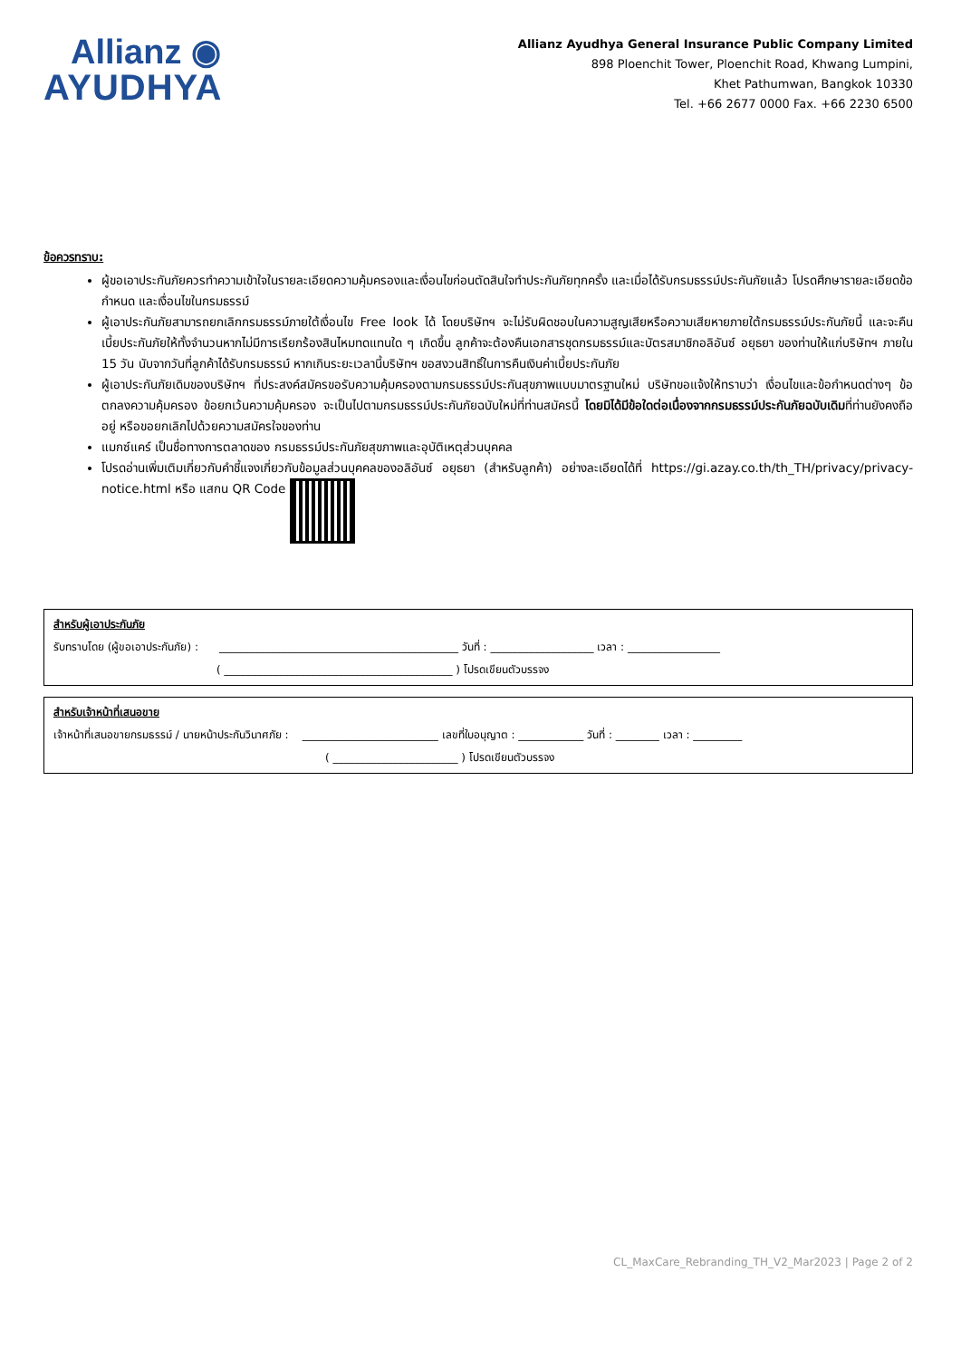Allianz ◉
AYUDHYA
Allianz Ayudhya General Insurance Public Company Limited
898 Ploenchit Tower, Ploenchit Road, Khwang Lumpini,
Khet Pathumwan, Bangkok 10330
Tel. +66 2677 0000 Fax. +66 2230 6500
ข้อควรทราบ:
ผู้ขอเอาประกันภัยควรทำความเข้าใจในรายละเอียดความคุ้มครองและเงื่อนไขก่อนตัดสินใจทำประกันภัยทุกครั้ง และเมื่อได้รับกรมธรรม์ประกันภัยแล้ว โปรดศึกษารายละเอียดข้อกำหนด และเงื่อนไขในกรมธรรม์
ผู้เอาประกันภัยสามารถยกเลิกกรมธรรม์ภายใต้เงื่อนไข Free look ได้ โดยบริษัทฯ จะไม่รับผิดชอบในความสูญเสียหรือความเสียหายภายใต้กรมธรรม์ประกันภัยนี้ และจะคืนเบี้ยประกันภัยให้ทั้งจำนวนหากไม่มีการเรียกร้องสินไหมทดแทนใด ๆ เกิดขึ้น ลูกค้าจะต้องคืนเอกสารชุดกรมธรรม์และบัตรสมาชิกอลิอันซ์ อยุธยา ของท่านให้แก่บริษัทฯ ภายใน 15 วัน นับจากวันที่ลูกค้าได้รับกรมธรรม์ หากเกินระยะเวลานี้บริษัทฯ ขอสงวนสิทธิ์ในการคืนเงินค่าเบี้ยประกันภัย
ผู้เอาประกันภัยเดิมของบริษัทฯ ที่ประสงค์สมัครขอรับความคุ้มครองตามกรมธรรม์ประกันสุขภาพแบบมาตรฐานใหม่ บริษัทขอแจ้งให้ทราบว่า เงื่อนไขและข้อกำหนดต่างๆ ข้อตกลงความคุ้มครอง ข้อยกเว้นความคุ้มครอง จะเป็นไปตามกรมธรรม์ประกันภัยฉบับใหม่ที่ท่านสมัครนี้ โดยมิได้มีข้อใดต่อเนื่องจากกรมธรรม์ประกันภัยฉบับเดิมที่ท่านยังคงถืออยู่ หรือขอยกเลิกไปด้วยความสมัครใจของท่าน
แมกซ์แคร์ เป็นชื่อทางการตลาดของ กรมธรรม์ประกันภัยสุขภาพและอุบัติเหตุส่วนบุคคล
โปรดอ่านเพิ่มเติมเกี่ยวกับคำชี้แจงเกี่ยวกับข้อมูลส่วนบุคคลของอลิอันซ์ อยุธยา (สำหรับลูกค้า) อย่างละเอียดได้ที่ https://gi.azay.co.th/th_TH/privacy/privacy-notice.html หรือ แสกน QR Code
สำหรับผู้เอาประกันภัย
รับทราบโดย (ผู้ขอเอาประกันภัย) : ____________________________________________ วันที่ : ___________________ เวลา : _________________
( __________________________________________ ) โปรดเขียนตัวบรรจง
สำหรับเจ้าหน้าที่เสนอขาย
เจ้าหน้าที่เสนอขายกรมธรรม์ / นายหน้าประกันวินาศภัย : _________________________ เลขที่ใบอนุญาต : ____________ วันที่ : ________ เวลา : _________
( _______________________ ) โปรดเขียนตัวบรรจง
CL_MaxCare_Rebranding_TH_V2_Mar2023 | Page 2 of 2